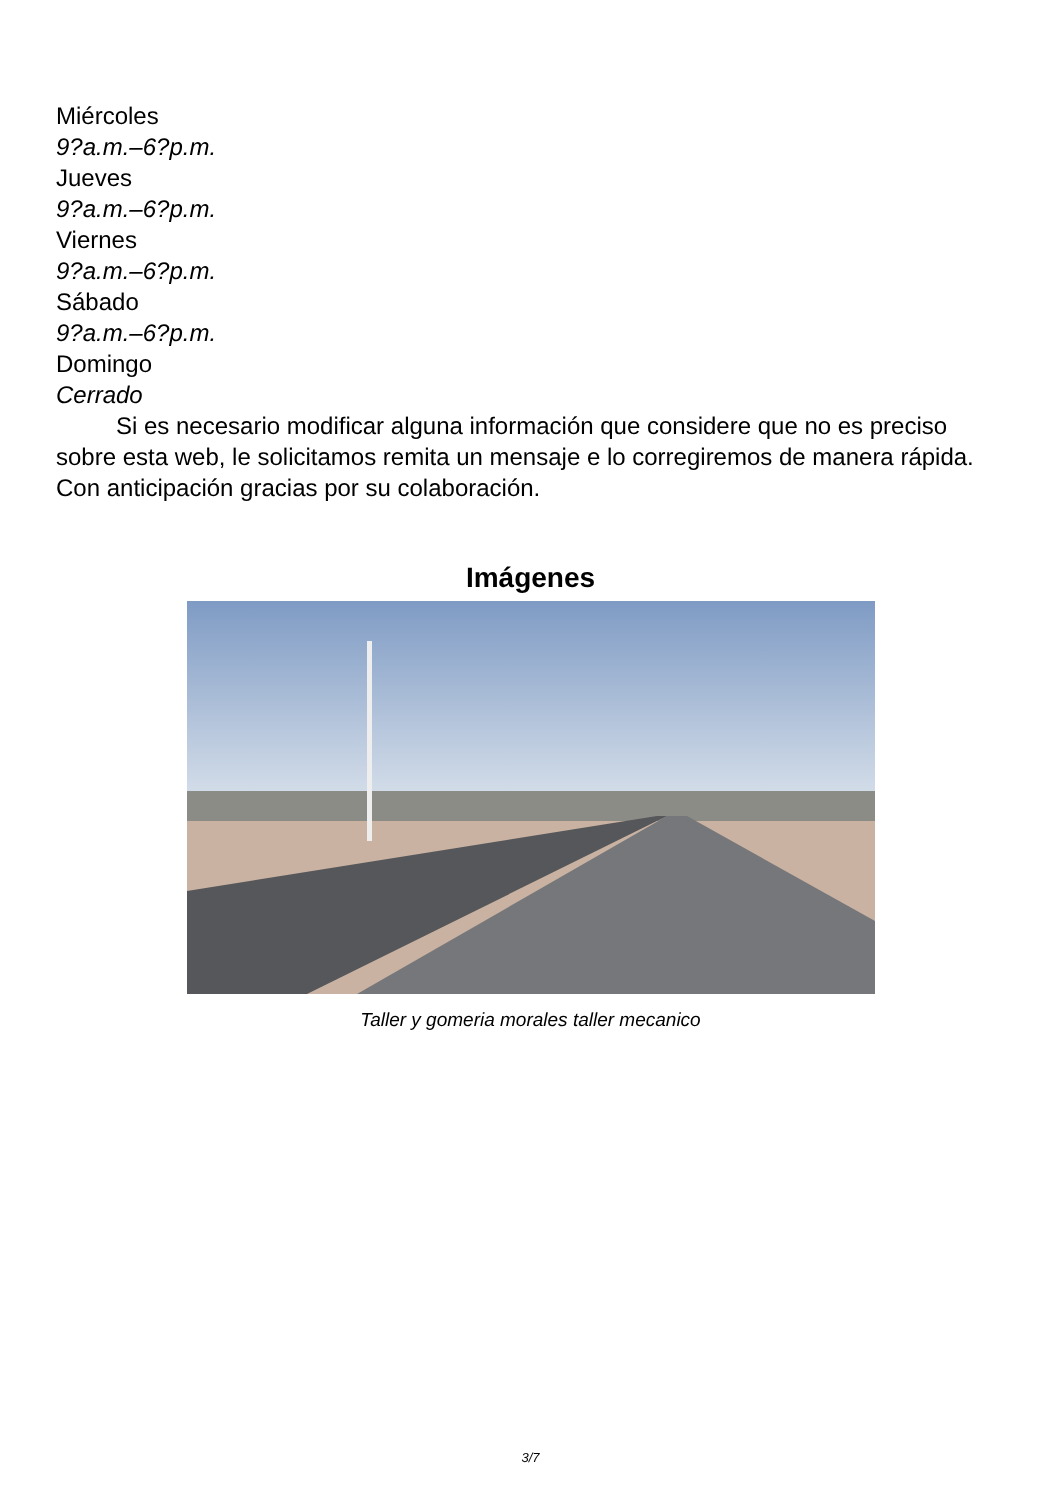Miércoles
9?a.m.–6?p.m.
Jueves
9?a.m.–6?p.m.
Viernes
9?a.m.–6?p.m.
Sábado
9?a.m.–6?p.m.
Domingo
Cerrado
Si es necesario modificar alguna información que considere que no es preciso sobre esta web, le solicitamos remita un mensaje e lo corregiremos de manera rápida. Con anticipación gracias por su colaboración.
Imágenes
Taller y gomeria morales taller mecanico
3/7